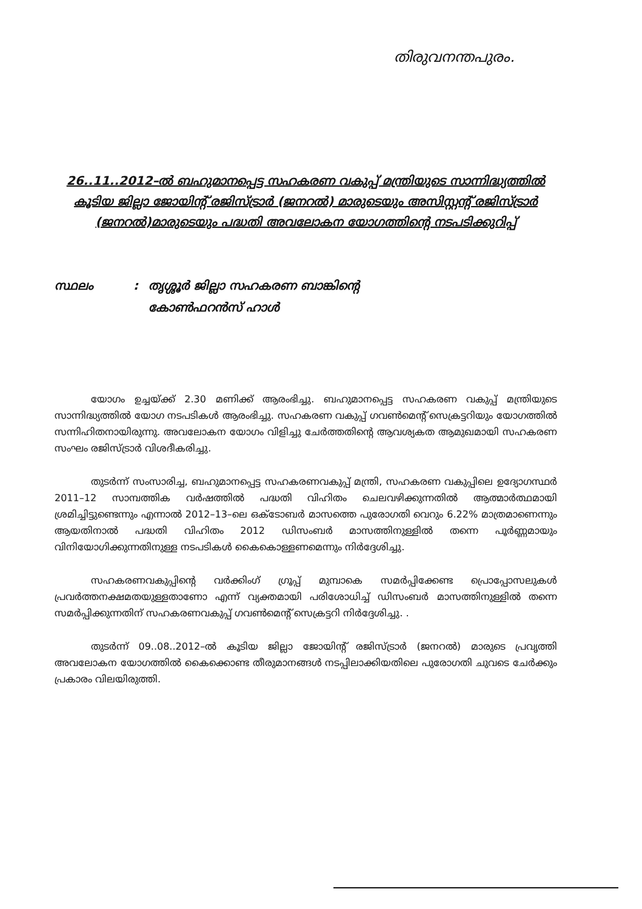തിരുവനന്തപുരം.
26..11..2012–ൽ ബഹുമാനപ്പെട്ട സഹകരണ വകുപ്പ് മന്ത്രിയുടെ സാന്നിദ്ധ്യത്തിൽ കൂടിയ ജില്ലാ ജോയിന്റ് രജിസ്ട്രാർ (ജനറൽ) മാരുടെയും അസിസ്റ്റന്റ് രജിസ്ട്രാർ (ജനറൽ)മാരുടെയും പദ്ധതി അവലോകന യോഗത്തിന്റെ നടപടിക്കുറിപ്പ്
സ്ഥലം : തൃശ്ശൂർ ജില്ലാ സഹകരണ ബാങ്കിന്റെ
കോൺഫറൻസ് ഹാൾ
യോഗം ഉച്ചയ്ക്ക് 2.30 മണിക്ക് ആരംഭിച്ചു. ബഹുമാനപ്പെട്ട സഹകരണ വകുപ്പ് മന്ത്രിയുടെ സാന്നിദ്ധ്യത്തിൽ യോഗ നടപടികൾ ആരംഭിച്ചു. സഹകരണ വകുപ്പ് ഗവൺമെന്റ് സെക്രട്ടറിയും യോഗത്തിൽ സന്നിഹിതനായിരുന്നു. അവലോകന യോഗം വിളിച്ചു ചേർത്തതിന്റെ ആവശ്യകത ആമുഖമായി സഹകരണ സംഘം രജിസ്ട്രാർ വിശദീകരിച്ചു.
തുടർന്ന് സംസാരിച്ച, ബഹുമാനപ്പെട്ട സഹകരണവകുപ്പ് മന്ത്രി, സഹകരണ വകുപ്പിലെ ഉദ്യോഗസ്ഥർ 2011–12 സാമ്പത്തിക വർഷത്തിൽ പദ്ധതി വിഹിതം ചെലവഴിക്കുന്നതിൽ ആത്മാർത്ഥമായി ശ്രമിച്ചിട്ടുണ്ടെന്നും എന്നാൽ 2012–13–ലെ ഒക്ടോബർ മാസത്തെ പുരോഗതി വെറും 6.22% മാത്രമാണെന്നും ആയതിനാൽ പദ്ധതി വിഹിതം 2012 ഡിസംബർ മാസത്തിനുള്ളിൽ തന്നെ പൂർണ്ണമായും വിനിയോഗിക്കുന്നതിനുള്ള നടപടികൾ കൈകൊള്ളണമെന്നും നിർദ്ദേശിച്ചു.
സഹകരണവകുപ്പിന്റെ വർക്കിംഗ് ഗ്രൂപ്പ് മുമ്പാകെ സമർപ്പിക്കേണ്ട പ്രൊപ്പോസലുകൾ പ്രവർത്തനക്ഷമതയുള്ളതാണോ എന്ന് വ്യക്തമായി പരിശോധിച്ച് ഡിസംബർ മാസത്തിനുള്ളിൽ തന്നെ സമർപ്പിക്കുന്നതിന് സഹകരണവകുപ്പ് ഗവൺമെന്റ് സെക്രട്ടറി നിർദ്ദേശിച്ചു. .
തുടർന്ന് 09..08..2012–ൽ കൂടിയ ജില്ലാ ജോയിന്റ് രജിസ്ട്രാർ (ജനറൽ) മാരുടെ പ്രവൃത്തി അവലോകന യോഗത്തിൽ കൈക്കൊണ്ട തീരുമാനങ്ങൾ നടപ്പിലാക്കിയതിലെ പുരോഗതി ചുവടെ ചേർക്കും പ്രകാരം വിലയിരുത്തി.